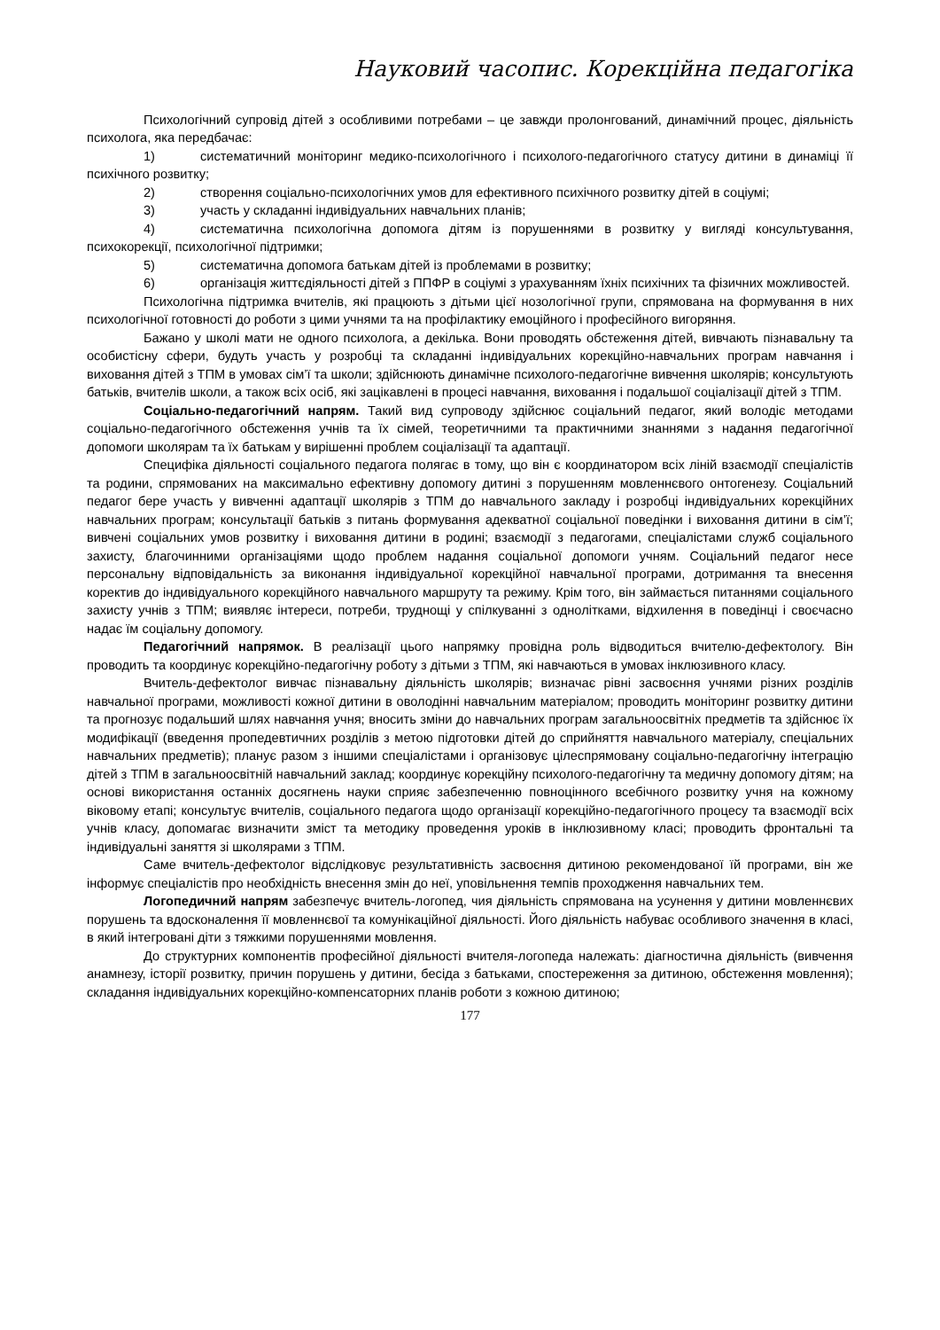Науковий часопис. Корекційна педагогіка
Психологічний супровід дітей з особливими потребами – це завжди пролонгований, динамічний процес, діяльність психолога, яка передбачає:
1) систематичний моніторинг медико-психологічного і психолого-педагогічного статусу дитини в динаміці її психічного розвитку;
2) створення соціально-психологічних умов для ефективного психічного розвитку дітей в соціумі;
3) участь у складанні індивідуальних навчальних планів;
4) систематична психологічна допомога дітям із порушеннями в розвитку у вигляді консультування, психокорекції, психологічної підтримки;
5) систематична допомога батькам дітей із проблемами в розвитку;
6) організація життєдіяльності дітей з ППФР в соціумі з урахуванням їхніх психічних та фізичних можливостей.
Психологічна підтримка вчителів, які працюють з дітьми цієї нозологічної групи, спрямована на формування в них психологічної готовності до роботи з цими учнями та на профілактику емоційного і професійного вигоряння.
Бажано у школі мати не одного психолога, а декілька. Вони проводять обстеження дітей, вивчають пізнавальну та особистісну сфери, будуть участь у розробці та складанні індивідуальних корекційно-навчальних програм навчання і виховання дітей з ТПМ в умовах сім’ї та школи; здійснюють динамічне психолого-педагогічне вивчення школярів; консультують батьків, вчителів школи, а також всіх осіб, які зацікавлені в процесі навчання, виховання і подальшої соціалізації дітей з ТПМ.
Соціально-педагогічний напрям. Такий вид супроводу здійснює соціальний педагог, який володіє методами соціально-педагогічного обстеження учнів та їх сімей, теоретичними та практичними знаннями з надання педагогічної допомоги школярам та їх батькам у вирішенні проблем соціалізації та адаптації.
Специфіка діяльності соціального педагога полягає в тому, що він є координатором всіх ліній взаємодії спеціалістів та родини, спрямованих на максимально ефективну допомогу дитині з порушенням мовленнєвого онтогенезу. Соціальний педагог бере участь у вивченні адаптації школярів з ТПМ до навчального закладу і розробці індивідуальних корекційних навчальних програм; консультації батьків з питань формування адекватної соціальної поведінки і виховання дитини в сім’ї; вивчені соціальних умов розвитку і виховання дитини в родині; взаємодії з педагогами, спеціалістами служб соціального захисту, благочинними організаціями щодо проблем надання соціальної допомоги учням. Соціальний педагог несе персональну відповідальність за виконання індивідуальної корекційної навчальної програми, дотримання та внесення коректив до індивідуального корекційного навчального маршруту та режиму. Крім того, він займається питаннями соціального захисту учнів з ТПМ; виявляє інтереси, потреби, труднощі у спілкуванні з однолітками, відхилення в поведінці і своєчасно надає їм соціальну допомогу.
Педагогічний напрямок. В реалізації цього напрямку провідна роль відводиться вчителю-дефектологу. Він проводить та координує корекційно-педагогічну роботу з дітьми з ТПМ, які навчаються в умовах інклюзивного класу.
Вчитель-дефектолог вивчає пізнавальну діяльність школярів; визначає рівні засвоєння учнями різних розділів навчальної програми, можливості кожної дитини в оволодінні навчальним матеріалом; проводить моніторинг розвитку дитини та прогнозує подальший шлях навчання учня; вносить зміни до навчальних програм загальноосвітніх предметів та здійснює їх модифікації (введення пропедевтичних розділів з метою підготовки дітей до сприйняття навчального матеріалу, спеціальних навчальних предметів); планує разом з іншими спеціалістами і організовує цілеспрямовану соціально-педагогічну інтеграцію дітей з ТПМ в загальноосвітній навчальний заклад; координує корекційну психолого-педагогічну та медичну допомогу дітям; на основі використання останніх досягнень науки сприяє забезпеченню повноцінного всебічного розвитку учня на кожному віковому етапі; консультує вчителів, соціального педагога щодо організації корекційно-педагогічного процесу та взаємодії всіх учнів класу, допомагає визначити зміст та методику проведення уроків в інклюзивному класі; проводить фронтальні та індивідуальні заняття зі школярами з ТПМ.
Саме вчитель-дефектолог відслідковує результативність засвоєння дитиною рекомендованої їй програми, він же інформує спеціалістів про необхідність внесення змін до неї, уповільнення темпів проходження навчальних тем.
Логопедичний напрям забезпечує вчитель-логопед, чия діяльність спрямована на усунення у дитини мовленнєвих порушень та вдосконалення її мовленнєвої та комунікаційної діяльності. Його діяльність набуває особливого значення в класі, в який інтегровані діти з тяжкими порушеннями мовлення.
До структурних компонентів професійної діяльності вчителя-логопеда належать: діагностична діяльність (вивчення анамнезу, історії розвитку, причин порушень у дитини, бесіда з батьками, спостереження за дитиною, обстеження мовлення); складання індивідуальних корекційно-компенсаторних планів роботи з кожною дитиною;
177